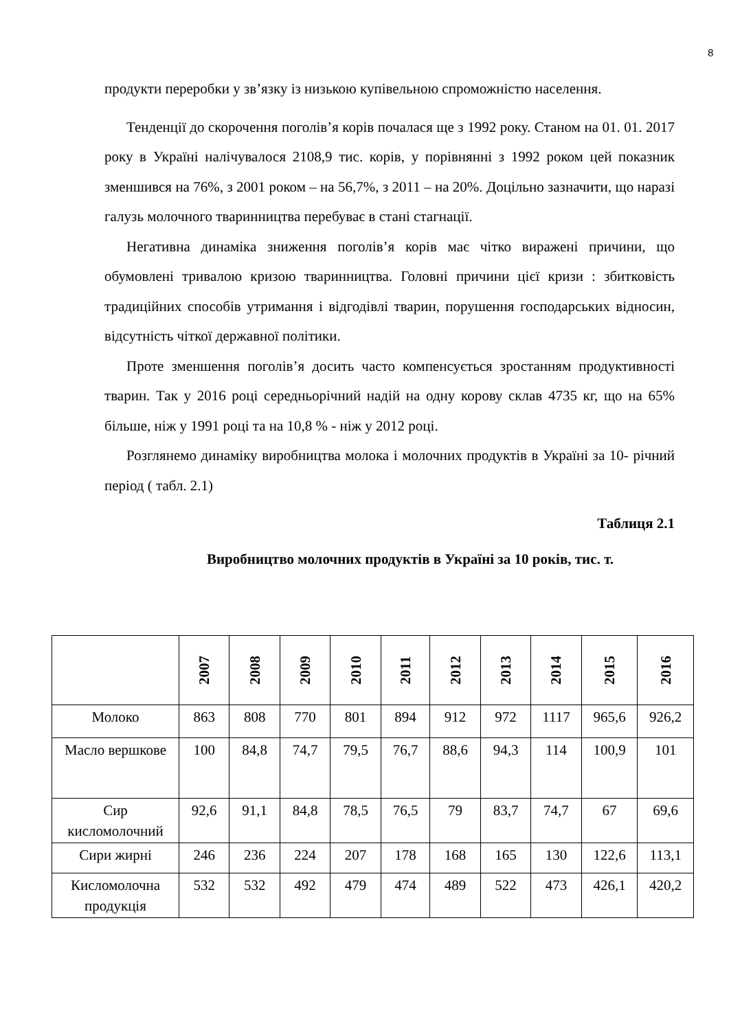8
продукти переробки у зв’язку із низькою купівельною спроможністю населення.
Тенденції до скорочення поголів’я корів почалася ще з 1992 року. Станом на 01. 01. 2017 року в Україні налічувалося 2108,9 тис. корів, у порівнянні з 1992 роком цей показник зменшився на 76%, з 2001 роком – на 56,7%, з 2011 – на 20%. Доцільно зазначити, що наразі галузь молочного тваринництва перебуває в стані стагнації.
Негативна динаміка зниження поголів’я корів має чітко виражені причини, що обумовлені тривалою кризою тваринництва. Головні причини цієї кризи : збитковість традиційних способів утримання і відгодівлі тварин, порушення господарських відносин, відсутність чіткої державної політики.
Проте зменшення поголів’я досить часто компенсується зростанням продуктивності тварин. Так у 2016 році середньорічний надій на одну корову склав 4735 кг, що на 65% більше, ніж у 1991 році та на 10,8 % - ніж у 2012 році.
Розглянемо динаміку виробництва молока і молочних продуктів в Україні за 10- річний період ( табл. 2.1)
Таблиця 2.1
Виробництво молочних продуктів в Україні за 10 років, тис. т.
| | 2007 | 2008 | 2009 | 2010 | 2011 | 2012 | 2013 | 2014 | 2015 | 2016 |
| --- | --- | --- | --- | --- | --- | --- | --- | --- | --- | --- |
| Молоко | 863 | 808 | 770 | 801 | 894 | 912 | 972 | 1117 | 965,6 | 926,2 |
| Масло вершкове | 100 | 84,8 | 74,7 | 79,5 | 76,7 | 88,6 | 94,3 | 114 | 100,9 | 101 |
| Сир кисломолочний | 92,6 | 91,1 | 84,8 | 78,5 | 76,5 | 79 | 83,7 | 74,7 | 67 | 69,6 |
| Сири жирні | 246 | 236 | 224 | 207 | 178 | 168 | 165 | 130 | 122,6 | 113,1 |
| Кисломолочна продукція | 532 | 532 | 492 | 479 | 474 | 489 | 522 | 473 | 426,1 | 420,2 |